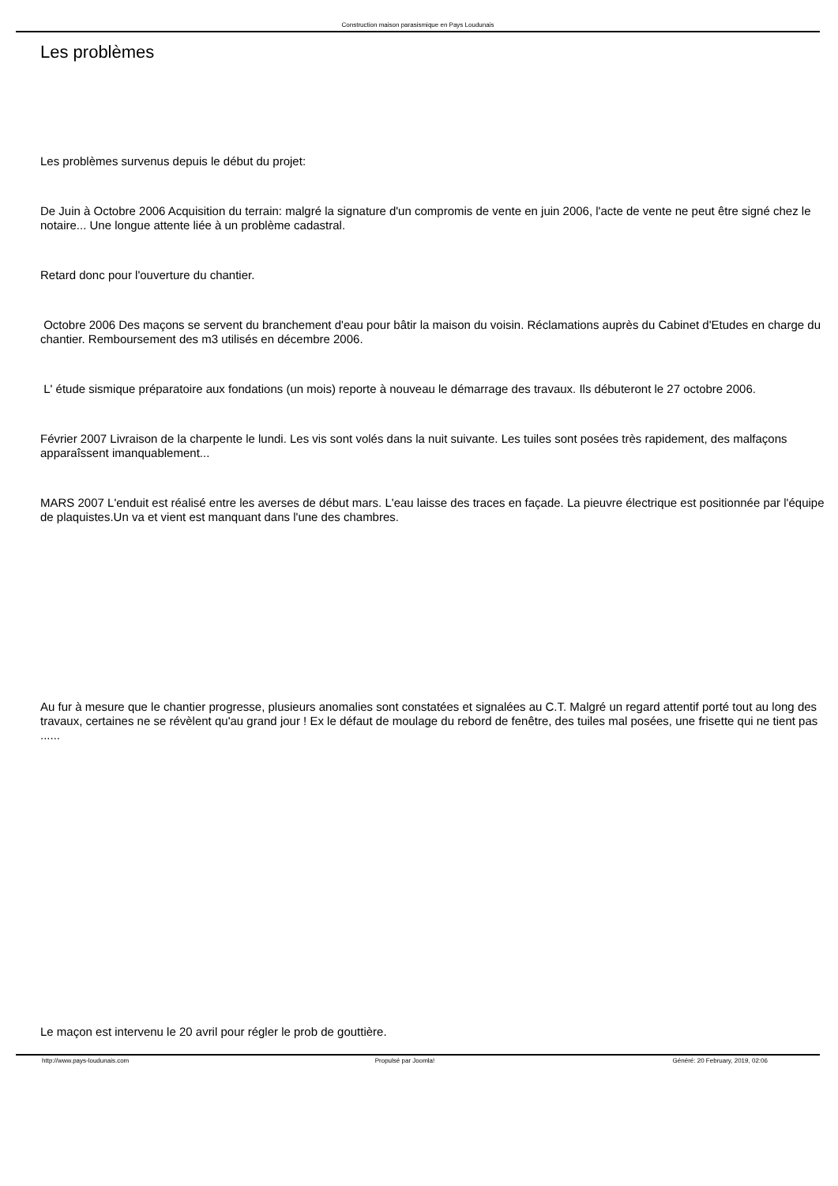Construction maison parasismique en Pays Loudunais
Les problèmes
Les problèmes survenus depuis le début du projet:
De Juin à Octobre 2006 Acquisition du terrain: malgré la signature d'un compromis de vente en juin 2006, l'acte de vente ne peut être signé chez le notaire... Une longue attente liée à un problème cadastral.
Retard donc pour l'ouverture du chantier.
Octobre 2006 Des maçons se servent du branchement d'eau pour bâtir la maison du voisin. Réclamations auprès du Cabinet d'Etudes en charge du chantier. Remboursement des m3 utilisés en décembre 2006.
L' étude sismique préparatoire aux fondations (un mois) reporte à nouveau le démarrage des travaux. Ils débuteront le 27 octobre 2006.
Février 2007 Livraison de la charpente le lundi. Les vis sont volés dans la nuit suivante. Les tuiles sont posées très rapidement, des malfaçons apparaîssent imanquablement...
MARS 2007 L'enduit est réalisé entre les averses de début mars. L'eau laisse des traces en façade. La pieuvre électrique est positionnée par l'équipe de plaquistes.Un va et vient est manquant dans l'une des chambres.
Au fur à mesure que le chantier progresse, plusieurs anomalies sont constatées et signalées au C.T. Malgré un regard attentif porté tout au long des travaux, certaines ne se révèlent qu'au grand jour ! Ex le défaut de moulage du rebord de fenêtre, des tuiles mal posées, une frisette qui ne tient pas ......
Le maçon est intervenu le 20 avril pour régler le prob de gouttière.
http://www.pays-loudunais.com Propulsé par Joomla! Généré: 20 February, 2019, 02:06